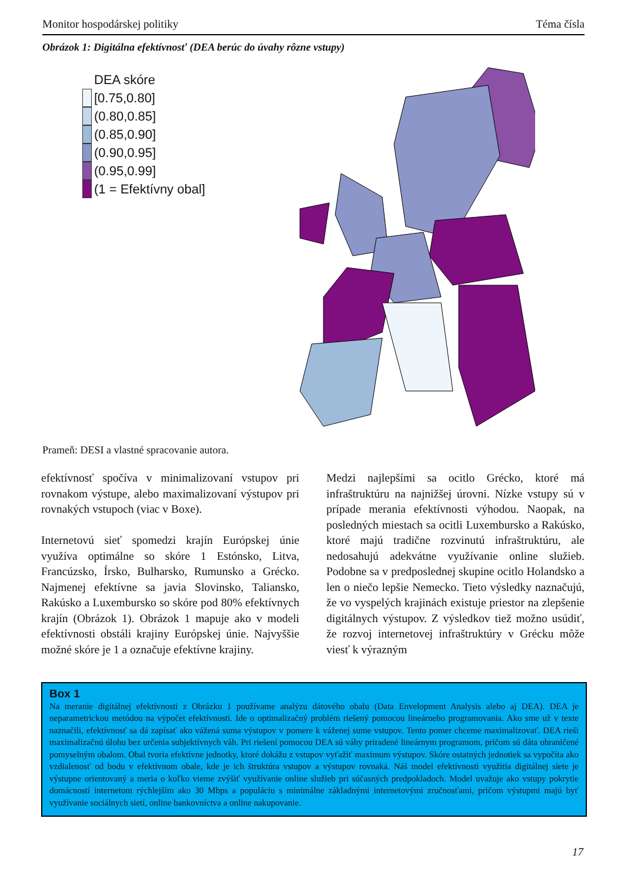Monitor hospodárskej politiky Téma čísla
Obrázok 1: Digitálna efektívnosť (DEA berúc do úvahy rôzne vstupy)
DEA skóre
[0.75,0.80]
(0.80,0.85]
(0.85,0.90]
(0.90,0.95]
(0.95,0.99]
(1 = Efektívny obal]
Prameň: DESI a vlastné spracovanie autora.
efektívnosť spočíva v minimalizovaní vstupov pri rovnakom výstupe, alebo maximalizovaní výstupov pri rovnakých vstupoch (viac v Boxe).
Internetovú sieť spomedzi krajín Európskej únie využíva optimálne so skóre 1 Estónsko, Litva, Francúzsko, Írsko, Bulharsko, Rumunsko a Grécko. Najmenej efektívne sa javia Slovinsko, Taliansko, Rakúsko a Luxembursko so skóre pod 80% efektívnych krajín (Obrázok 1). Obrázok 1 mapuje ako v modeli efektívnosti obstáli krajiny Európskej únie. Najvyššie možné skóre je 1 a označuje efektívne krajiny.
Medzi najlepšími sa ocitlo Grécko, ktoré má infraštruktúru na najnižšej úrovni. Nízke vstupy sú v prípade merania efektívnosti výhodou. Naopak, na posledných miestach sa ocitli Luxembursko a Rakúsko, ktoré majú tradične rozvinutú infraštruktúru, ale nedosahujú adekvátne využívanie online služieb. Podobne sa v predposlednej skupine ocitlo Holandsko a len o niečo lepšie Nemecko. Tieto výsledky naznačujú, že vo vyspelých krajinách existuje priestor na zlepšenie digitálnych výstupov. Z výsledkov tiež možno usúdiť, že rozvoj internetovej infraštruktúry v Grécku môže viesť k výrazným
Box 1
Na meranie digitálnej efektívnosti z Obrázku 1 používame analýzu dátového obalu (Data Envelopment Analysis alebo aj DEA). DEA je neparametrickou metódou na výpočet efektívnosti. Ide o optimalizačný problém riešený pomocou lineárneho programovania. Ako sme už v texte naznačili, efektívnosť sa dá zapísať ako vážená suma výstupov v pomere k váženej sume vstupov. Tento pomer chceme maximalizovať. DEA rieši maximalizačnú úlohu bez určenia subjektívnych váh. Pri riešení pomocou DEA sú váhy priradené lineárnym programom, pričom sú dáta ohraničené pomyselným obalom. Obal tvoria efektívne jednotky, ktoré dokážu z vstupov vyťažiť maximum výstupov. Skóre ostatných jednotiek sa vypočíta ako vzdialenosť od bodu v efektívnom obale, kde je ich štruktúra vstupov a výstupov rovnaká. Náš model efektívnosti využitia digitálnej siete je výstupne orientovaný a meria o koľko vieme zvýšiť využívanie online služieb pri súčasných predpokladoch. Model uvažuje ako vstupy pokrytie domácností internetom rýchlejším ako 30 Mbps a populáciu s minimálne základnými internetovými zručnosťami, pričom výstupmi majú byť využívanie sociálnych sietí, online bankovníctva a online nakupovanie.
17